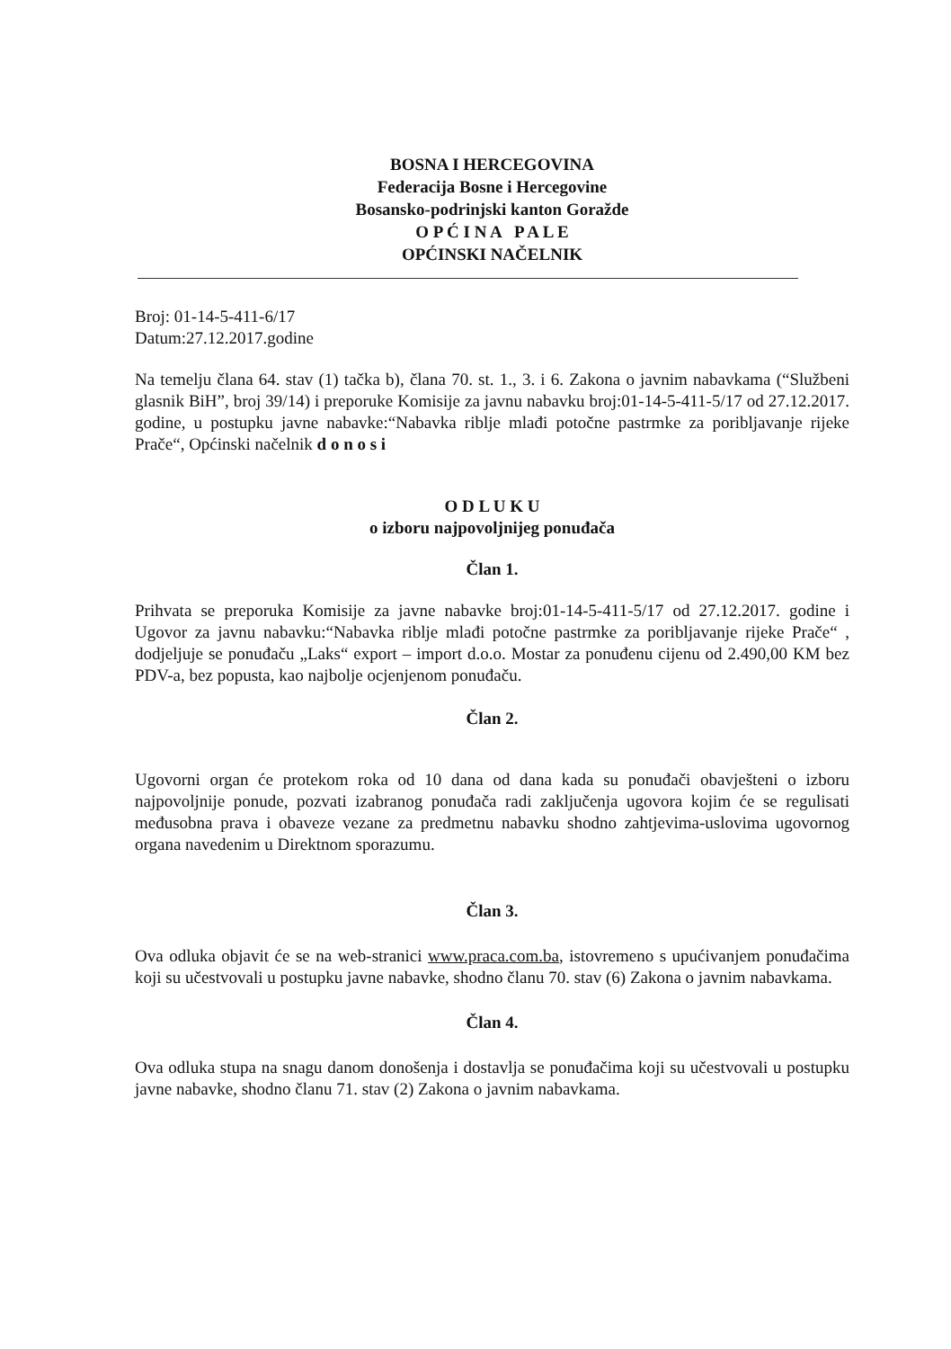BOSNA I HERCEGOVINA
Federacija Bosne i Hercegovine
Bosansko-podrinjski kanton Goražde
O P Ć I N A P A L E
OPĆINSKI NAČELNIK
Broj: 01-14-5-411-6/17
Datum:27.12.2017.godine
Na temelju člana 64. stav (1) tačka b), člana 70. st. 1., 3. i 6. Zakona o javnim nabavkama (“Službeni glasnik BiH”, broj 39/14) i preporuke Komisije za javnu nabavku broj:01-14-5-411-5/17 od 27.12.2017. godine, u postupku javne nabavke:“Nabavka riblje mlađi potočne pastrmke za poribljavanje rijeke Prače“, Općinski načelnik d o n o s i
O D L U K U
o izboru najpovoljnijeg ponuđača
Član 1.
Prihvata se preporuka Komisije za javne nabavke broj:01-14-5-411-5/17 od 27.12.2017. godine i Ugovor za javnu nabavku:“Nabavka riblje mlađi potočne pastrmke za poribljavanje rijeke Prače“ , dodjeljuje se ponuđaču „Laks“ export – import d.o.o. Mostar za ponuđenu cijenu od 2.490,00 KM bez PDV-a, bez popusta, kao najbolje ocjenjenom ponuđaču.
Član 2.
Ugovorni organ će protekom roka od 10 dana od dana kada su ponuđači obavješteni o izboru najpovoljnije ponude, pozvati izabranog ponuđača radi zaključenja ugovora kojim će se regulisati međusobna prava i obaveze vezane za predmetnu nabavku shodno zahtjevima-uslovima ugovornog organa navedenim u Direktnom sporazumu.
Član 3.
Ova odluka objavit će se na web-stranici www.praca.com.ba, istovremeno s upućivanjem ponuđačima koji su učestvovali u postupku javne nabavke, shodno članu 70. stav (6) Zakona o javnim nabavkama.
Član 4.
Ova odluka stupa na snagu danom donošenja i dostavlja se ponuđačima koji su učestvovali u postupku javne nabavke, shodno članu 71. stav (2) Zakona o javnim nabavkama.